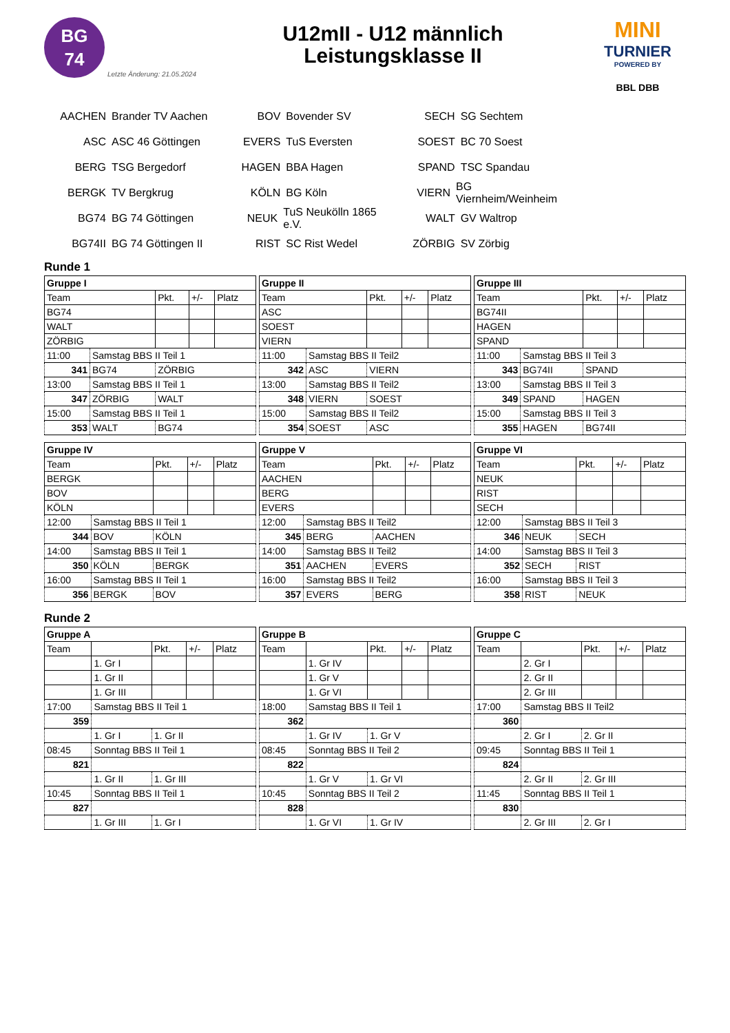BG
74
Letzte Änderung: 21.05.2024
U12mII - U12 männlich
Leistungsklasse II
MINI
TURNIER
POWERED BY
BBL DBB
AACHEN Brander TV Aachen
BOV Bovender SV
SECH SG Sechtem
ASC ASC 46 Göttingen
EVERS TuS Eversten
SOEST BC 70 Soest
BERG TSG Bergedorf
HAGEN BBA Hagen
SPAND TSC Spandau
BERGK TV Bergkrug
KÖLN BG Köln
VIERN BG Viernheim/Weinheim
BG74 BG 74 Göttingen
NEUK TuS Neukölln 1865 e.V.
WALT GV Waltrop
BG74II BG 74 Göttingen II
RIST SC Rist Wedel
ZÖRBIG SV Zörbig
Runde 1
| Gruppe I | | | | |
| --- | --- | --- | --- | --- |
| Team | | Pkt. | +/- | Platz |
| BG74 | | | | |
| WALT | | | | |
| ZÖRBIG | | | | |
| 11:00 | Samstag BBS II Teil 1 | | | |
| 341 | BG74 | ZÖRBIG | | |
| 13:00 | Samstag BBS II Teil 1 | | | |
| 347 | ZÖRBIG | WALT | | |
| 15:00 | Samstag BBS II Teil 1 | | | |
| 353 | WALT | BG74 | | |
| Gruppe II | | | | |
| --- | --- | --- | --- | --- |
| Team | | Pkt. | +/- | Platz |
| ASC | | | | |
| SOEST | | | | |
| VIERN | | | | |
| 11:00 | Samstag BBS II Teil2 | | | |
| 342 | ASC | VIERN | | |
| 13:00 | Samstag BBS II Teil2 | | | |
| 348 | VIERN | SOEST | | |
| 15:00 | Samstag BBS II Teil2 | | | |
| 354 | SOEST | ASC | | |
| Gruppe III | | | | |
| --- | --- | --- | --- | --- |
| Team | | Pkt. | +/- | Platz |
| BG74II | | | | |
| HAGEN | | | | |
| SPAND | | | | |
| 11:00 | Samstag BBS II Teil 3 | | | |
| 343 | BG74II | SPAND | | |
| 13:00 | Samstag BBS II Teil 3 | | | |
| 349 | SPAND | HAGEN | | |
| 15:00 | Samstag BBS II Teil 3 | | | |
| 355 | HAGEN | BG74II | | |
| Gruppe IV | | | | |
| --- | --- | --- | --- | --- |
| Team | | Pkt. | +/- | Platz |
| BERGK | | | | |
| BOV | | | | |
| KÖLN | | | | |
| 12:00 | Samstag BBS II Teil 1 | | | |
| 344 | BOV | KÖLN | | |
| 14:00 | Samstag BBS II Teil 1 | | | |
| 350 | KÖLN | BERGK | | |
| 16:00 | Samstag BBS II Teil 1 | | | |
| 356 | BERGK | BOV | | |
| Gruppe V | | | | |
| --- | --- | --- | --- | --- |
| Team | | Pkt. | +/- | Platz |
| AACHEN | | | | |
| BERG | | | | |
| EVERS | | | | |
| 12:00 | Samstag BBS II Teil2 | | | |
| 345 | BERG | AACHEN | | |
| 14:00 | Samstag BBS II Teil2 | | | |
| 351 | AACHEN | EVERS | | |
| 16:00 | Samstag BBS II Teil2 | | | |
| 357 | EVERS | BERG | | |
| Gruppe VI | | | | |
| --- | --- | --- | --- | --- |
| Team | | Pkt. | +/- | Platz |
| NEUK | | | | |
| RIST | | | | |
| SECH | | | | |
| 12:00 | Samstag BBS II Teil 3 | | | |
| 346 | NEUK | SECH | | |
| 14:00 | Samstag BBS II Teil 3 | | | |
| 352 | SECH | RIST | | |
| 16:00 | Samstag BBS II Teil 3 | | | |
| 358 | RIST | NEUK | | |
Runde 2
| Gruppe A | | | | |
| --- | --- | --- | --- | --- |
| Team | | Pkt. | +/- | Platz |
| | 1. Gr I | | | |
| | 1. Gr II | | | |
| | 1. Gr III | | | |
| 17:00 | Samstag BBS II Teil 1 | | | |
| 359 | | | | |
| | 1. Gr I | 1. Gr II | | |
| 08:45 | Sonntag BBS II Teil 1 | | | |
| 821 | | | | |
| | 1. Gr II | 1. Gr III | | |
| 10:45 | Sonntag BBS II Teil 1 | | | |
| 827 | | | | |
| | 1. Gr III | 1. Gr I | | |
| Gruppe B | | | | |
| --- | --- | --- | --- | --- |
| Team | | Pkt. | +/- | Platz |
| | 1. Gr IV | | | |
| | 1. Gr V | | | |
| | 1. Gr VI | | | |
| 18:00 | Samstag BBS II Teil 1 | | | |
| 362 | | | | |
| | 1. Gr IV | 1. Gr V | | |
| 08:45 | Sonntag BBS II Teil 2 | | | |
| 822 | | | | |
| | 1. Gr V | 1. Gr VI | | |
| 10:45 | Sonntag BBS II Teil 2 | | | |
| 828 | | | | |
| | 1. Gr VI | 1. Gr IV | | |
| Gruppe C | | | | |
| --- | --- | --- | --- | --- |
| Team | | Pkt. | +/- | Platz |
| | 2. Gr I | | | |
| | 2. Gr II | | | |
| | 2. Gr III | | | |
| 17:00 | Samstag BBS II Teil2 | | | |
| 360 | | | | |
| | 2. Gr I | 2. Gr II | | |
| 09:45 | Sonntag BBS II Teil 1 | | | |
| 824 | | | | |
| | 2. Gr II | 2. Gr III | | |
| 11:45 | Sonntag BBS II Teil 1 | | | |
| 830 | | | | |
| | 2. Gr III | 2. Gr I | | |